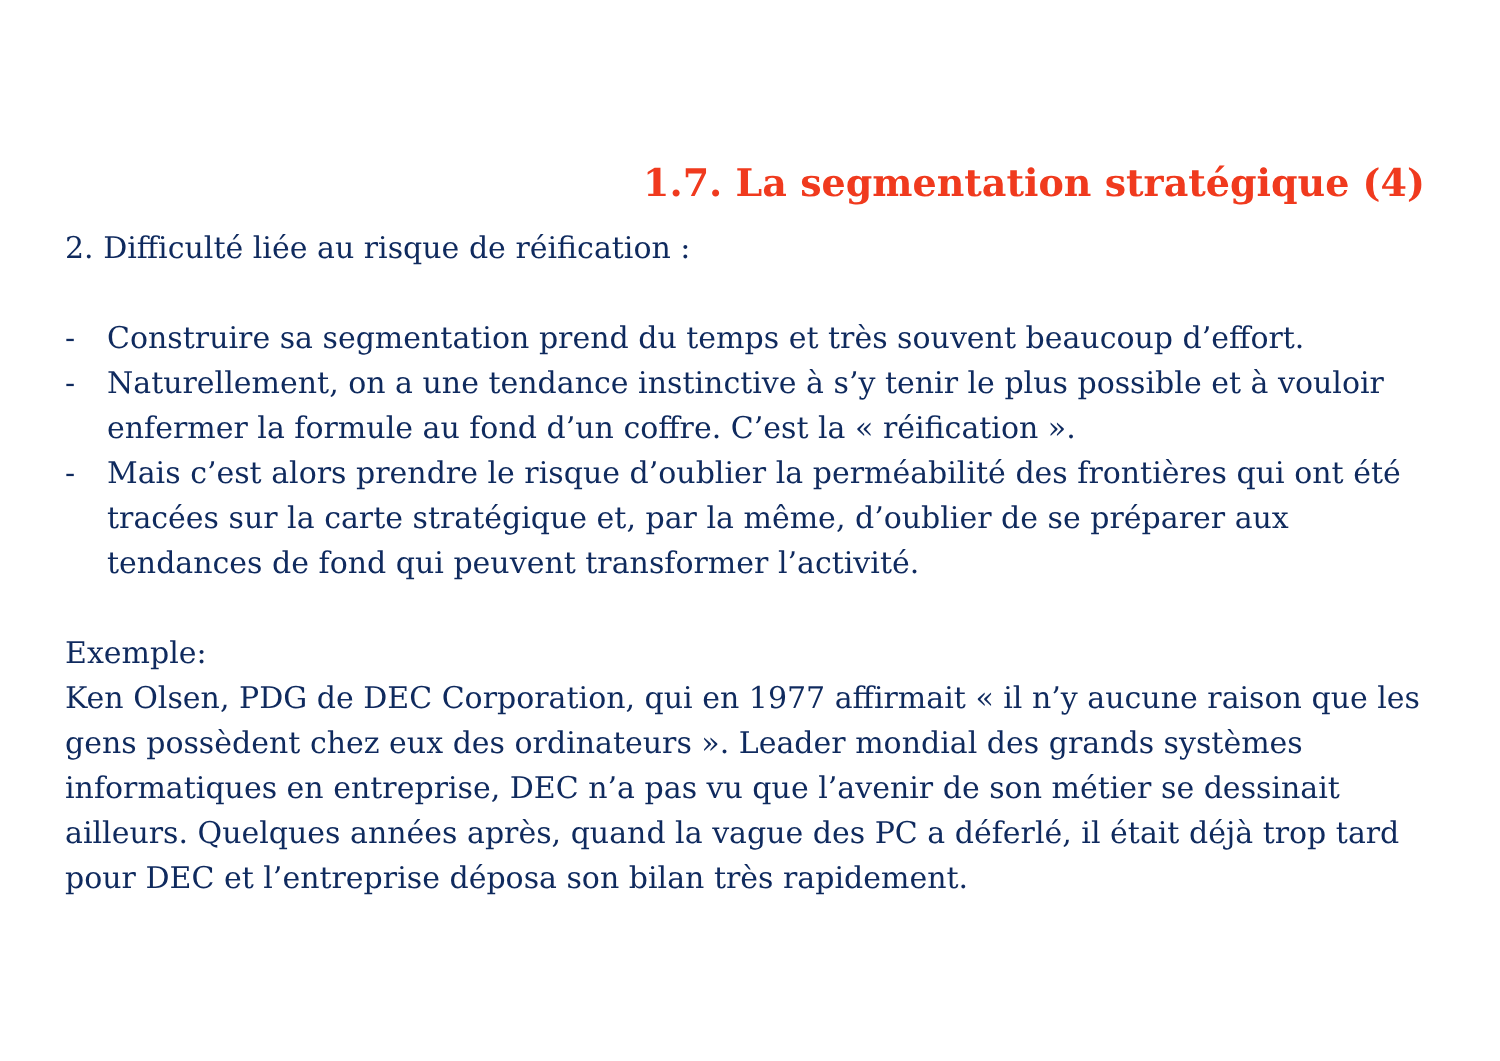1.7. La segmentation stratégique (4)
2. Difficulté liée au risque de réification :
- Construire sa segmentation prend du temps et très souvent beaucoup d’effort.
- Naturellement, on a une tendance instinctive à s’y tenir le plus possible et à vouloir enfermer la formule au fond d’un coffre. C’est la « réification ».
- Mais c’est alors prendre le risque d’oublier la perméabilité des frontières qui ont été tracées sur la carte stratégique et, par la même, d’oublier de se préparer aux tendances de fond qui peuvent transformer l’activité.
Exemple:
Ken Olsen, PDG de DEC Corporation, qui en 1977 affirmait « il n’y aucune raison que les gens possèdent chez eux des ordinateurs ». Leader mondial des grands systèmes informatiques en entreprise, DEC n’a pas vu que l’avenir de son métier se dessinait ailleurs. Quelques années après, quand la vague des PC a déferlé, il était déjà trop tard pour DEC et l’entreprise déposa son bilan très rapidement.